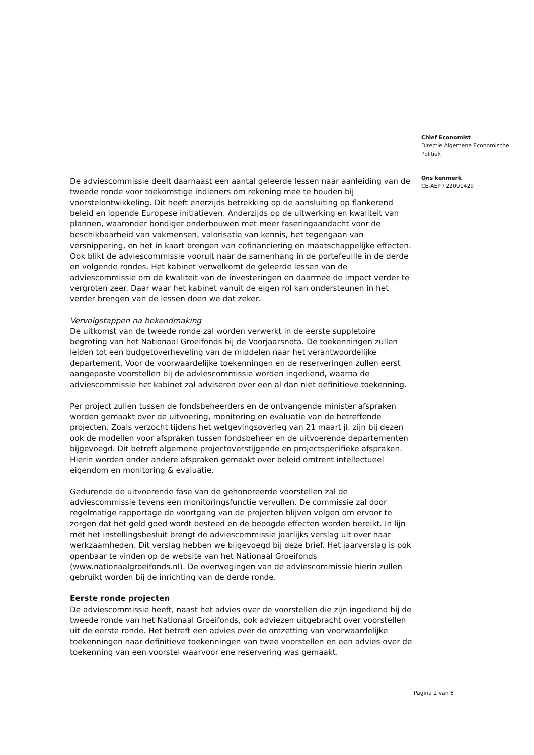De adviescommissie deelt daarnaast een aantal geleerde lessen naar aanleiding van de tweede ronde voor toekomstige indieners om rekening mee te houden bij voorstelontwikkeling. Dit heeft enerzijds betrekking op de aansluiting op flankerend beleid en lopende Europese initiatieven. Anderzijds op de uitwerking en kwaliteit van plannen, waaronder bondiger onderbouwen met meer faseringaandacht voor de beschikbaarheid van vakmensen, valorisatie van kennis, het tegengaan van versnippering, en het in kaart brengen van cofinanciering en maatschappelijke effecten. Ook blikt de adviescommissie vooruit naar de samenhang in de portefeuille in de derde en volgende rondes. Het kabinet verwelkomt de geleerde lessen van de adviescommissie om de kwaliteit van de investeringen en daarmee de impact verder te vergroten zeer. Daar waar het kabinet vanuit de eigen rol kan ondersteunen in het verder brengen van de lessen doen we dat zeker.
Vervolgstappen na bekendmaking
De uitkomst van de tweede ronde zal worden verwerkt in de eerste suppletoire begroting van het Nationaal Groeifonds bij de Voorjaarsnota. De toekenningen zullen leiden tot een budgetoverheveling van de middelen naar het verantwoordelijke departement. Voor de voorwaardelijke toekenningen en de reserveringen zullen eerst aangepaste voorstellen bij de adviescommissie worden ingediend, waarna de adviescommissie het kabinet zal adviseren over een al dan niet definitieve toekenning.
Per project zullen tussen de fondsbeheerders en de ontvangende minister afspraken worden gemaakt over de uitvoering, monitoring en evaluatie van de betreffende projecten. Zoals verzocht tijdens het wetgevingsoverleg van 21 maart jl. zijn bij dezen ook de modellen voor afspraken tussen fondsbeheer en de uitvoerende departementen bijgevoegd. Dit betreft algemene projectoverstijgende en projectspecifieke afspraken. Hierin worden onder andere afspraken gemaakt over beleid omtrent intellectueel eigendom en monitoring & evaluatie.
Gedurende de uitvoerende fase van de gehonoreerde voorstellen zal de adviescommissie tevens een monitoringsfunctie vervullen. De commissie zal door regelmatige rapportage de voortgang van de projecten blijven volgen om ervoor te zorgen dat het geld goed wordt besteed en de beoogde effecten worden bereikt. In lijn met het instellingsbesluit brengt de adviescommissie jaarlijks verslag uit over haar werkzaamheden. Dit verslag hebben we bijgevoegd bij deze brief. Het jaarverslag is ook openbaar te vinden op de website van het Nationaal Groeifonds (www.nationaalgroeifonds.nl). De overwegingen van de adviescommissie hierin zullen gebruikt worden bij de inrichting van de derde ronde.
Eerste ronde projecten
De adviescommissie heeft, naast het advies over de voorstellen die zijn ingediend bij de tweede ronde van het Nationaal Groeifonds, ook adviezen uitgebracht over voorstellen uit de eerste ronde. Het betreft een advies over de omzetting van voorwaardelijke toekenningen naar definitieve toekenningen van twee voorstellen en een advies over de toekenning van een voorstel waarvoor ene reservering was gemaakt.
Chief Economist
Directie Algemene Economische Politiek
Ons kenmerk
CE-AEP / 22091429
Pagina 2 van 6